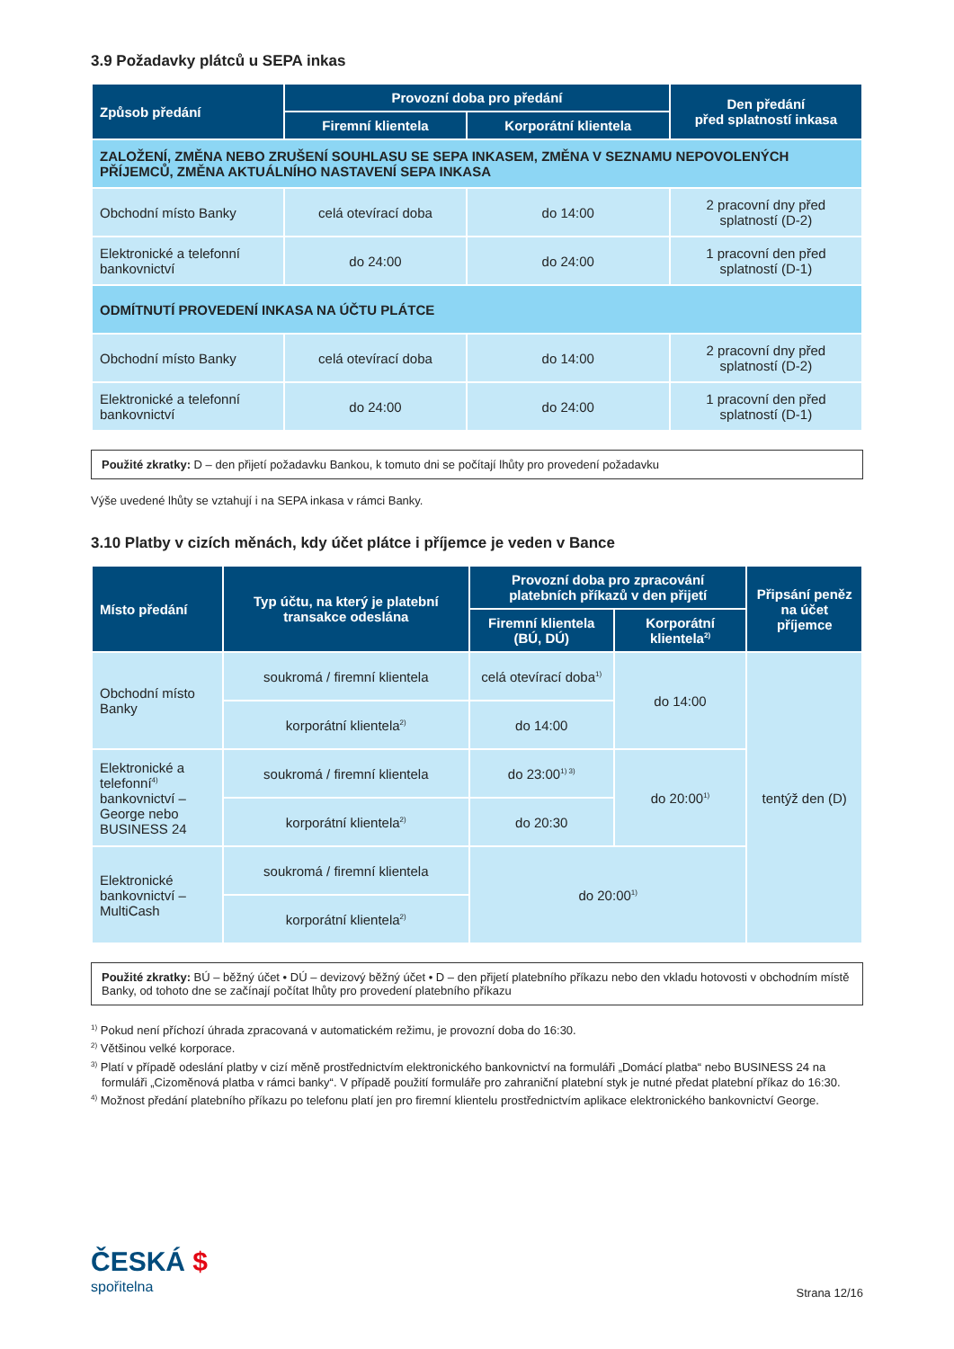3.9 Požadavky plátců u SEPA inkas
| Způsob předání | Provozní doba pro předání | | Den předání před splatností inkasa |
| --- | --- | --- | --- |
| | Firemní klientela | Korporátní klientela | |
| ZALOŽENÍ, ZMĚNA NEBO ZRUŠENÍ SOUHLASU SE SEPA INKASEM, ZMĚNA V SEZNAMU NEPOVOLENÝCH PŘÍJEMCŮ, ZMĚNA AKTUÁLNÍHO NASTAVENÍ SEPA INKASA | | | |
| Obchodní místo Banky | celá otevírací doba | do 14:00 | 2 pracovní dny před splatností (D-2) |
| Elektronické a telefonní bankovnictví | do 24:00 | do 24:00 | 1 pracovní den před splatností (D-1) |
| ODMÍTNUTÍ PROVEDENÍ INKASA NA ÚČTU PLÁTCE | | | |
| Obchodní místo Banky | celá otevírací doba | do 14:00 | 2 pracovní dny před splatností (D-2) |
| Elektronické a telefonní bankovnictví | do 24:00 | do 24:00 | 1 pracovní den před splatností (D-1) |
Použité zkratky: D – den přijetí požadavku Bankou, k tomuto dni se počítají lhůty pro provedení požadavku
Výše uvedené lhůty se vztahují i na SEPA inkasa v rámci Banky.
3.10 Platby v cizích měnách, kdy účet plátce i příjemce je veden v Bance
| Místo předání | Typ účtu, na který je platební transakce odeslána | Provozní doba pro zpracování platebních příkazů v den přijetí | | Připsání peněz na účet příjemce |
| --- | --- | --- | --- | --- |
| | | Firemní klientela (BÚ, DÚ) | Korporátní klientela<sup>2)</sup> | |
| Obchodní místo Banky | soukromá / firemní klientela | celá otevírací doba<sup>1)</sup> | do 14:00 | tentýž den (D) |
| | korporátní klientela<sup>2)</sup> | do 14:00 | | |
| Elektronické a telefonní<sup>4)</sup> bankovnictví – George nebo BUSINESS 24 | soukromá / firemní klientela | do 23:00<sup>1) 3)</sup> | do 20:00<sup>1)</sup> | |
| | korporátní klientela<sup>2)</sup> | do 20:30 | | |
| Elektronické bankovnictví – MultiCash | soukromá / firemní klientela | do 20:00<sup>1)</sup> | | |
| | korporátní klientela<sup>2)</sup> | | | |
Použité zkratky: BÚ – běžný účet • DÚ – devizový běžný účet • D – den přijetí platebního příkazu nebo den vkladu hotovosti v obchodním místě Banky, od tohoto dne se začínají počítat lhůty pro provedení platebního příkazu
<sup>1)</sup> Pokud není příchozí úhrada zpracovaná v automatickém režimu, je provozní doba do 16:30.
<sup>2)</sup> Většinou velké korporace.
<sup>3)</sup> Platí v případě odeslání platby v cizí měně prostřednictvím elektronického bankovnictví na formuláři „Domácí platba“ nebo BUSINESS 24 na formuláři „Cizoměnová platba v rámci banky“. V případě použití formuláře pro zahraniční platební styk je nutné předat platební příkaz do 16:30.
<sup>4)</sup> Možnost předání platebního příkazu po telefonu platí jen pro firemní klientelu prostřednictvím aplikace elektronického bankovnictví George.
ČESKÁ $
spořitelna
Strana 12/16